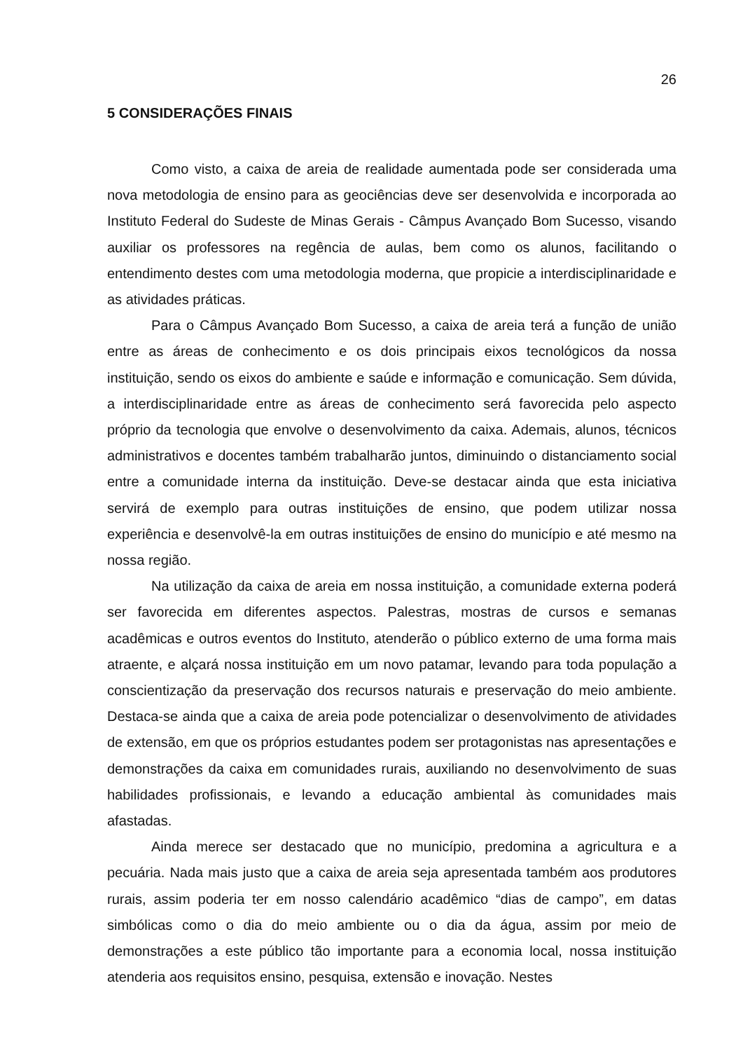26
5 CONSIDERAÇÕES FINAIS
Como visto, a caixa de areia de realidade aumentada pode ser considerada uma nova metodologia de ensino para as geociências deve ser desenvolvida e incorporada ao Instituto Federal do Sudeste de Minas Gerais - Câmpus Avançado Bom Sucesso, visando auxiliar os professores na regência de aulas, bem como os alunos, facilitando o entendimento destes com uma metodologia moderna, que propicie a interdisciplinaridade e as atividades práticas.
Para o Câmpus Avançado Bom Sucesso, a caixa de areia terá a função de união entre as áreas de conhecimento e os dois principais eixos tecnológicos da nossa instituição, sendo os eixos do ambiente e saúde e informação e comunicação. Sem dúvida, a interdisciplinaridade entre as áreas de conhecimento será favorecida pelo aspecto próprio da tecnologia que envolve o desenvolvimento da caixa. Ademais, alunos, técnicos administrativos e docentes também trabalharão juntos, diminuindo o distanciamento social entre a comunidade interna da instituição. Deve-se destacar ainda que esta iniciativa servirá de exemplo para outras instituições de ensino, que podem utilizar nossa experiência e desenvolvê-la em outras instituições de ensino do município e até mesmo na nossa região.
Na utilização da caixa de areia em nossa instituição, a comunidade externa poderá ser favorecida em diferentes aspectos. Palestras, mostras de cursos e semanas acadêmicas e outros eventos do Instituto, atenderão o público externo de uma forma mais atraente, e alçará nossa instituição em um novo patamar, levando para toda população a conscientização da preservação dos recursos naturais e preservação do meio ambiente. Destaca-se ainda que a caixa de areia pode potencializar o desenvolvimento de atividades de extensão, em que os próprios estudantes podem ser protagonistas nas apresentações e demonstrações da caixa em comunidades rurais, auxiliando no desenvolvimento de suas habilidades profissionais, e levando a educação ambiental às comunidades mais afastadas.
Ainda merece ser destacado que no município, predomina a agricultura e a pecuária. Nada mais justo que a caixa de areia seja apresentada também aos produtores rurais, assim poderia ter em nosso calendário acadêmico “dias de campo”, em datas simbólicas como o dia do meio ambiente ou o dia da água, assim por meio de demonstrações a este público tão importante para a economia local, nossa instituição atenderia aos requisitos ensino, pesquisa, extensão e inovação. Nestes